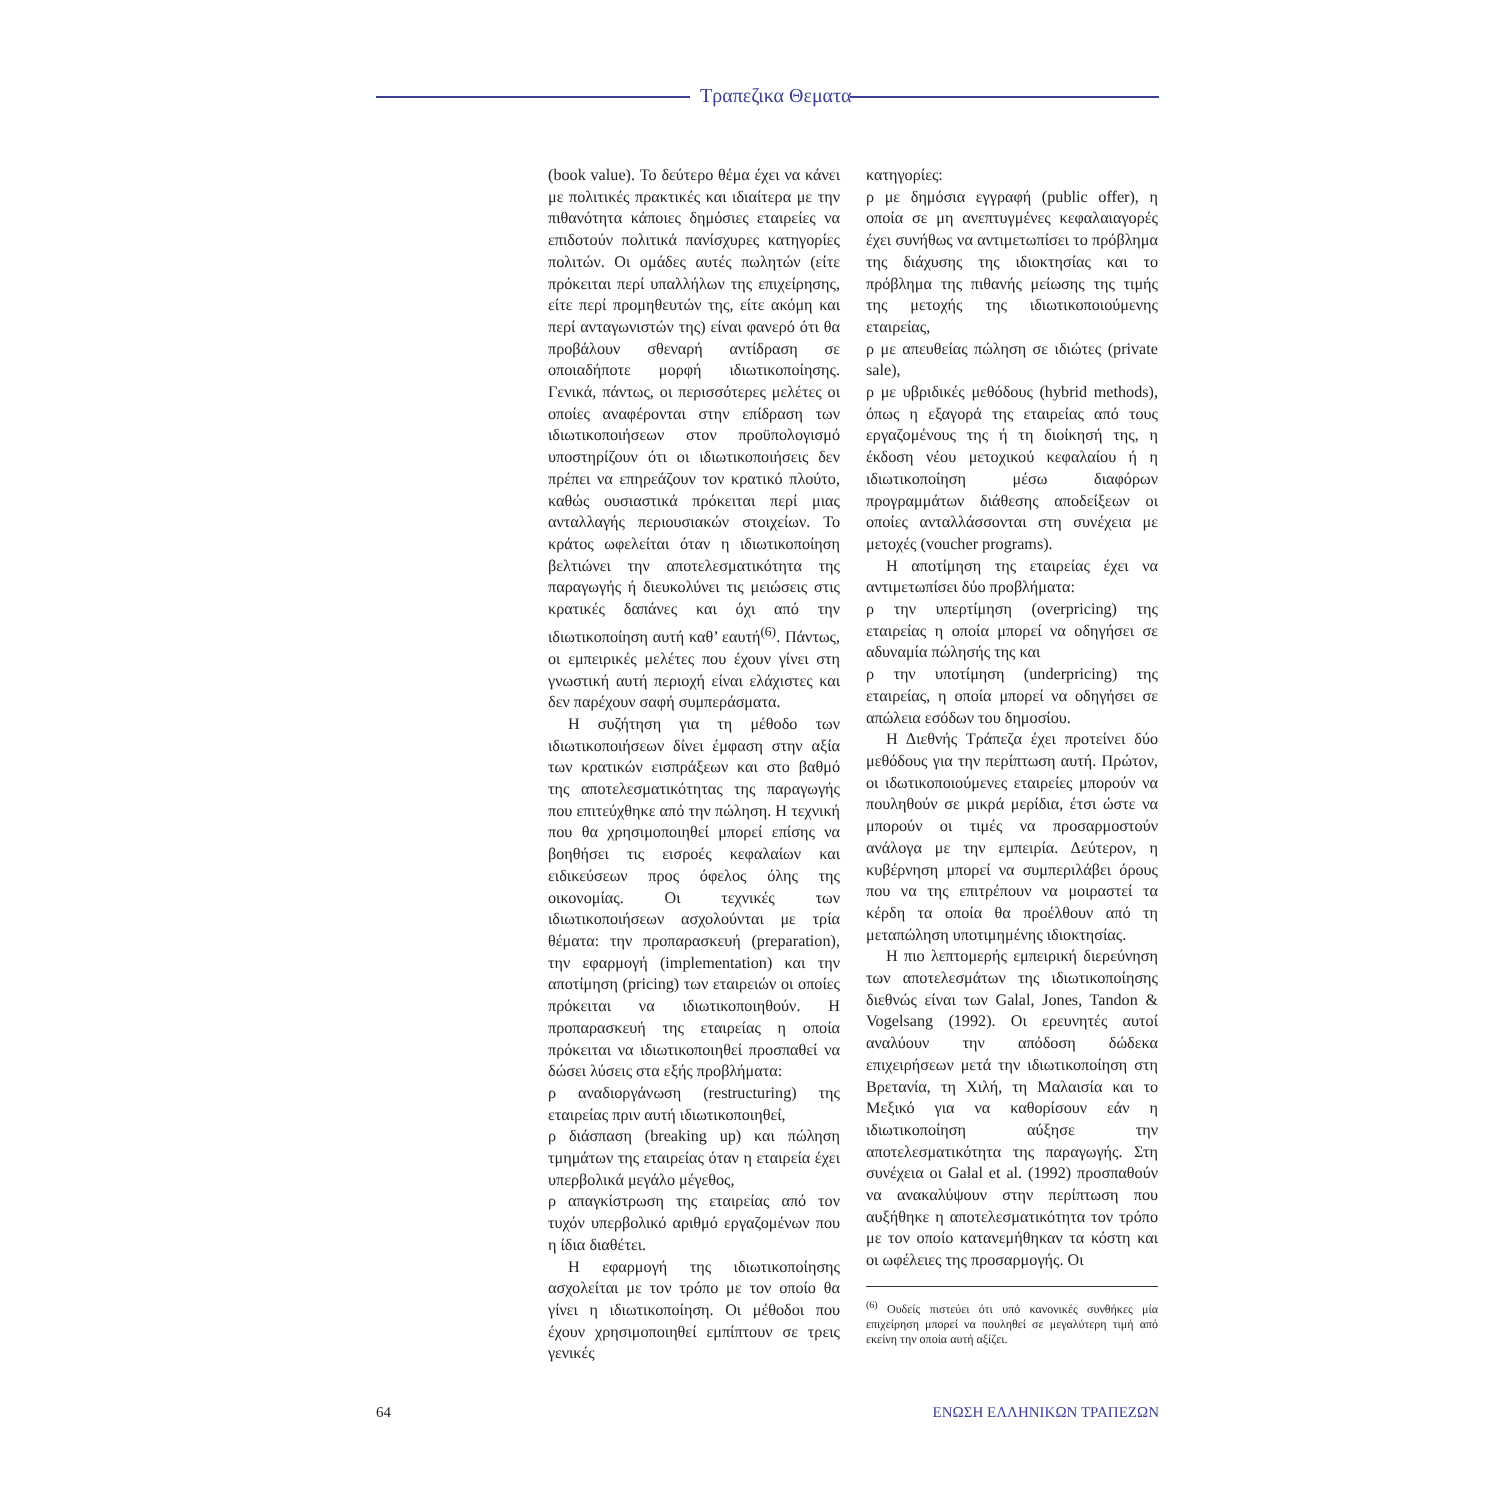Τραπεζικα Θεματα
(book value). Το δεύτερο θέμα έχει να κάνει με πολιτικές πρακτικές και ιδιαίτερα με την πιθανότητα κάποιες δημόσιες εταιρείες να επιδοτούν πολιτικά πανίσχυρες κατηγορίες πολιτών. Οι ομάδες αυτές πωλητών (είτε πρόκειται περί υπαλλήλων της επιχείρησης, είτε περί προμηθευτών της, είτε ακόμη και περί ανταγωνιστών της) είναι φανερό ότι θα προβάλουν σθεναρή αντίδραση σε οποιαδήποτε μορφή ιδιωτικοποίησης. Γενικά, πάντως, οι περισσότερες μελέτες οι οποίες αναφέρονται στην επίδραση των ιδιωτικοποιήσεων στον προϋπολογισμό υποστηρίζουν ότι οι ιδιωτικοποιήσεις δεν πρέπει να επηρεάζουν τον κρατικό πλούτο, καθώς ουσιαστικά πρόκειται περί μιας ανταλλαγής περιουσιακών στοιχείων. Το κράτος ωφελείται όταν η ιδιωτικοποίηση βελτιώνει την αποτελεσματικότητα της παραγωγής ή διευκολύνει τις μειώσεις στις κρατικές δαπάνες και όχι από την ιδιωτικοποίηση αυτή καθ’ εαυτή<sup>(6)</sup>. Πάντως, οι εμπειρικές μελέτες που έχουν γίνει στη γνωστική αυτή περιοχή είναι ελάχιστες και δεν παρέχουν σαφή συμπεράσματα.
Η συζήτηση για τη μέθοδο των ιδιωτικοποιήσεων δίνει έμφαση στην αξία των κρατικών εισπράξεων και στο βαθμό της αποτελεσματικότητας της παραγωγής που επιτεύχθηκε από την πώληση. Η τεχνική που θα χρησιμοποιηθεί μπορεί επίσης να βοηθήσει τις εισροές κεφαλαίων και ειδικεύσεων προς όφελος όλης της οικονομίας. Οι τεχνικές των ιδιωτικοποιήσεων ασχολούνται με τρία θέματα: την προπαρασκευή (preparation), την εφαρμογή (implementation) και την αποτίμηση (pricing) των εταιρειών οι οποίες πρόκειται να ιδιωτικοποιηθούν. Η προπαρασκευή της εταιρείας η οποία πρόκειται να ιδιωτικοποιηθεί προσπαθεί να δώσει λύσεις στα εξής προβλήματα:
ρ αναδιοργάνωση (restructuring) της εταιρείας πριν αυτή ιδιωτικοποιηθεί,
ρ διάσπαση (breaking up) και πώληση τμημάτων της εταιρείας όταν η εταιρεία έχει υπερβολικά μεγάλο μέγεθος,
ρ απαγκίστρωση της εταιρείας από τον τυχόν υπερβολικό αριθμό εργαζομένων που η ίδια διαθέτει.
Η εφαρμογή της ιδιωτικοποίησης ασχολείται με τον τρόπο με τον οποίο θα γίνει η ιδιωτικοποίηση. Οι μέθοδοι που έχουν χρησιμοποιηθεί εμπίπτουν σε τρεις γενικές
κατηγορίες:
ρ με δημόσια εγγραφή (public offer), η οποία σε μη ανεπτυγμένες κεφαλαιαγορές έχει συνήθως να αντιμετωπίσει το πρόβλημα της διάχυσης της ιδιοκτησίας και το πρόβλημα της πιθανής μείωσης της τιμής της μετοχής της ιδιωτικοποιούμενης εταιρείας,
ρ με απευθείας πώληση σε ιδιώτες (private sale),
ρ με υβριδικές μεθόδους (hybrid methods), όπως η εξαγορά της εταιρείας από τους εργαζομένους της ή τη διοίκησή της, η έκδοση νέου μετοχικού κεφαλαίου ή η ιδιωτικοποίηση μέσω διαφόρων προγραμμάτων διάθεσης αποδείξεων οι οποίες ανταλλάσσονται στη συνέχεια με μετοχές (voucher programs).
Η αποτίμηση της εταιρείας έχει να αντιμετωπίσει δύο προβλήματα:
ρ την υπερτίμηση (overpricing) της εταιρείας η οποία μπορεί να οδηγήσει σε αδυναμία πώλησής της και
ρ την υποτίμηση (underpricing) της εταιρείας, η οποία μπορεί να οδηγήσει σε απώλεια εσόδων του δημοσίου.
Η Διεθνής Τράπεζα έχει προτείνει δύο μεθόδους για την περίπτωση αυτή. Πρώτον, οι ιδωτικοποιούμενες εταιρείες μπορούν να πουληθούν σε μικρά μερίδια, έτσι ώστε να μπορούν οι τιμές να προσαρμοστούν ανάλογα με την εμπειρία. Δεύτερον, η κυβέρνηση μπορεί να συμπεριλάβει όρους που να της επιτρέπουν να μοιραστεί τα κέρδη τα οποία θα προέλθουν από τη μεταπώληση υποτιμημένης ιδιοκτησίας.
Η πιο λεπτομερής εμπειρική διερεύνηση των αποτελεσμάτων της ιδιωτικοποίησης διεθνώς είναι των Galal, Jones, Tandon & Vogelsang (1992). Οι ερευνητές αυτοί αναλύουν την απόδοση δώδεκα επιχειρήσεων μετά την ιδιωτικοποίηση στη Βρετανία, τη Χιλή, τη Μαλαισία και το Μεξικό για να καθορίσουν εάν η ιδιωτικοποίηση αύξησε την αποτελεσματικότητα της παραγωγής. Στη συνέχεια οι Galal et al. (1992) προσπαθούν να ανακαλύψουν στην περίπτωση που αυξήθηκε η αποτελεσματικότητα τον τρόπο με τον οποίο κατανεμήθηκαν τα κόστη και οι ωφέλειες της προσαρμογής. Οι
<sup>(6)</sup> Ουδείς πιστεύει ότι υπό κανονικές συνθήκες μία επιχείρηση μπορεί να πουληθεί σε μεγαλύτερη τιμή από εκείνη την οποία αυτή αξίζει.
64 ΕΝΩΣΗ ΕΛΛΗΝΙΚΩΝ ΤΡΑΠΕΖΩΝ